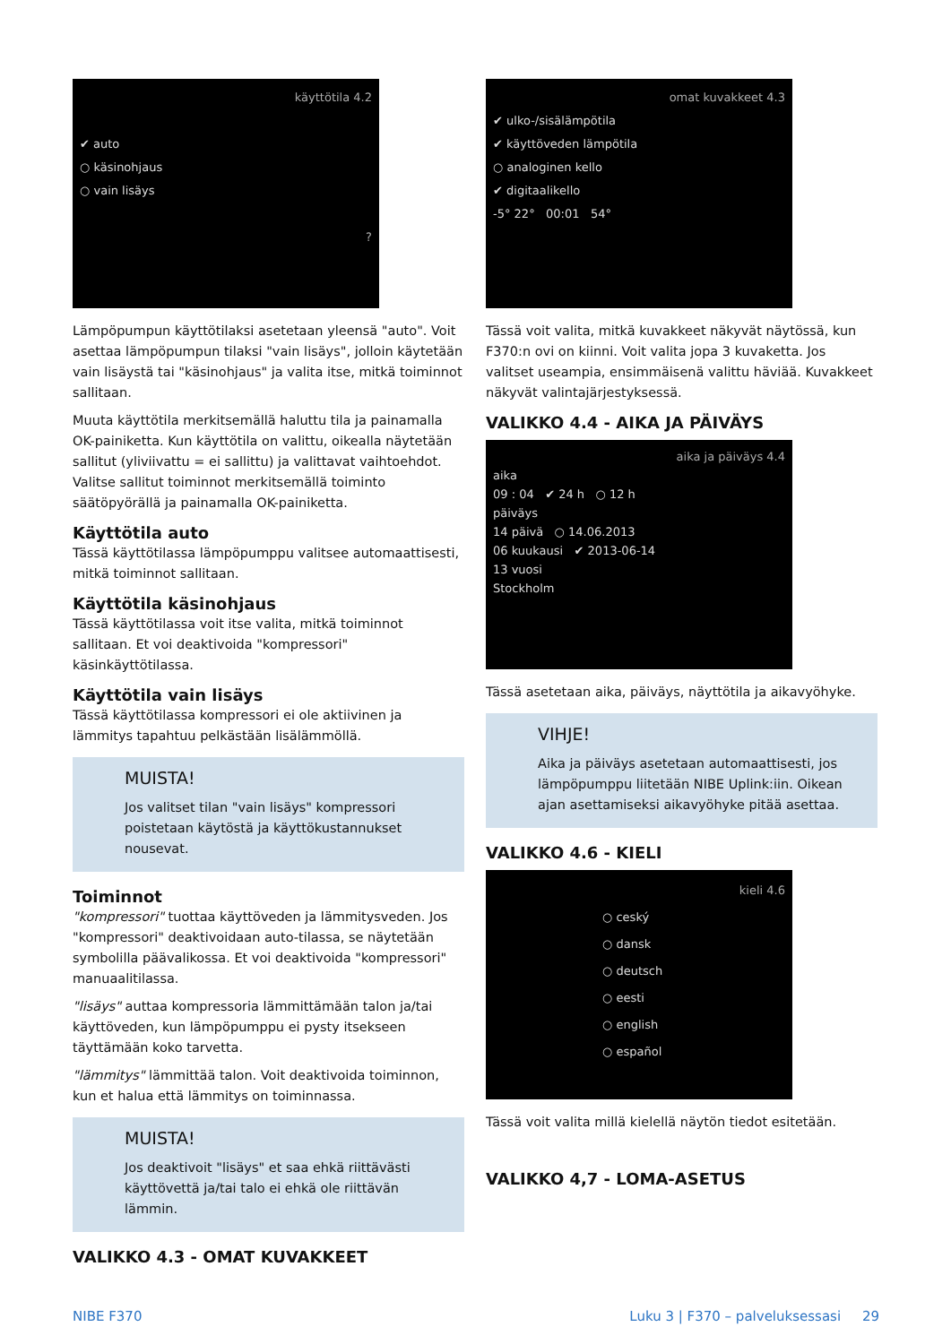käyttötila 4.2
✔ auto
○ käsinohjaus
○ vain lisäys
?
Lämpöpumpun käyttötilaksi asetetaan yleensä "auto". Voit asettaa lämpöpumpun tilaksi "vain lisäys", jolloin käytetään vain lisäystä tai "käsinohjaus" ja valita itse, mitkä toiminnot sallitaan.
Muuta käyttötila merkitsemällä haluttu tila ja painamalla OK-painiketta. Kun käyttötila on valittu, oikealla näytetään sallitut (yliviivattu = ei sallittu) ja valittavat vaihtoehdot. Valitse sallitut toiminnot merkitsemällä toiminto säätöpyörällä ja painamalla OK-painiketta.
Käyttötila auto
Tässä käyttötilassa lämpöpumppu valitsee automaattisesti, mitkä toiminnot sallitaan.
Käyttötila käsinohjaus
Tässä käyttötilassa voit itse valita, mitkä toiminnot sallitaan. Et voi deaktivoida "kompressori" käsinkäyttötilassa.
Käyttötila vain lisäys
Tässä käyttötilassa kompressori ei ole aktiivinen ja lämmitys tapahtuu pelkästään lisälämmöllä.
MUISTA!
Jos valitset tilan "vain lisäys" kompressori poistetaan käytöstä ja käyttökustannukset nousevat.
Toiminnot
"kompressori" tuottaa käyttöveden ja lämmitysveden. Jos "kompressori" deaktivoidaan auto-tilassa, se näytetään symbolilla päävalikossa. Et voi deaktivoida "kompressori" manuaalitilassa.
"lisäys" auttaa kompressoria lämmittämään talon ja/tai käyttöveden, kun lämpöpumppu ei pysty itsekseen täyttämään koko tarvetta.
"lämmitys" lämmittää talon. Voit deaktivoida toiminnon, kun et halua että lämmitys on toiminnassa.
MUISTA!
Jos deaktivoit "lisäys" et saa ehkä riittävästi käyttövettä ja/tai talo ei ehkä ole riittävän lämmin.
VALIKKO 4.3 - OMAT KUVAKKEET
omat kuvakkeet 4.3
✔ ulko-/sisälämpötila
✔ käyttöveden lämpötila
○ analoginen kello
✔ digitaalikello
-5° 22° 00:01 54°
Tässä voit valita, mitkä kuvakkeet näkyvät näytössä, kun F370:n ovi on kiinni. Voit valita jopa 3 kuvaketta. Jos valitset useampia, ensimmäisenä valittu häviää. Kuvakkeet näkyvät valintajärjestyksessä.
VALIKKO 4.4 - AIKA JA PÄIVÄYS
aika ja päiväys 4.4
aika
09 : 04 ✔ 24 h ○ 12 h
päiväys
14 päivä ○ 14.06.2013
06 kuukausi ✔ 2013-06-14
13 vuosi
Stockholm
Tässä asetetaan aika, päiväys, näyttötila ja aikavyöhyke.
VIHJE!
Aika ja päiväys asetetaan automaattisesti, jos lämpöpumppu liitetään NIBE Uplink:iin. Oikean ajan asettamiseksi aikavyöhyke pitää asettaa.
VALIKKO 4.6 - KIELI
kieli 4.6
○ ceský
○ dansk
○ deutsch
○ eesti
○ english
○ español
Tässä voit valita millä kielellä näytön tiedot esitetään.
VALIKKO 4,7 - LOMA-ASETUS
NIBE F370
Luku 3 | F370 – palveluksessasi 29